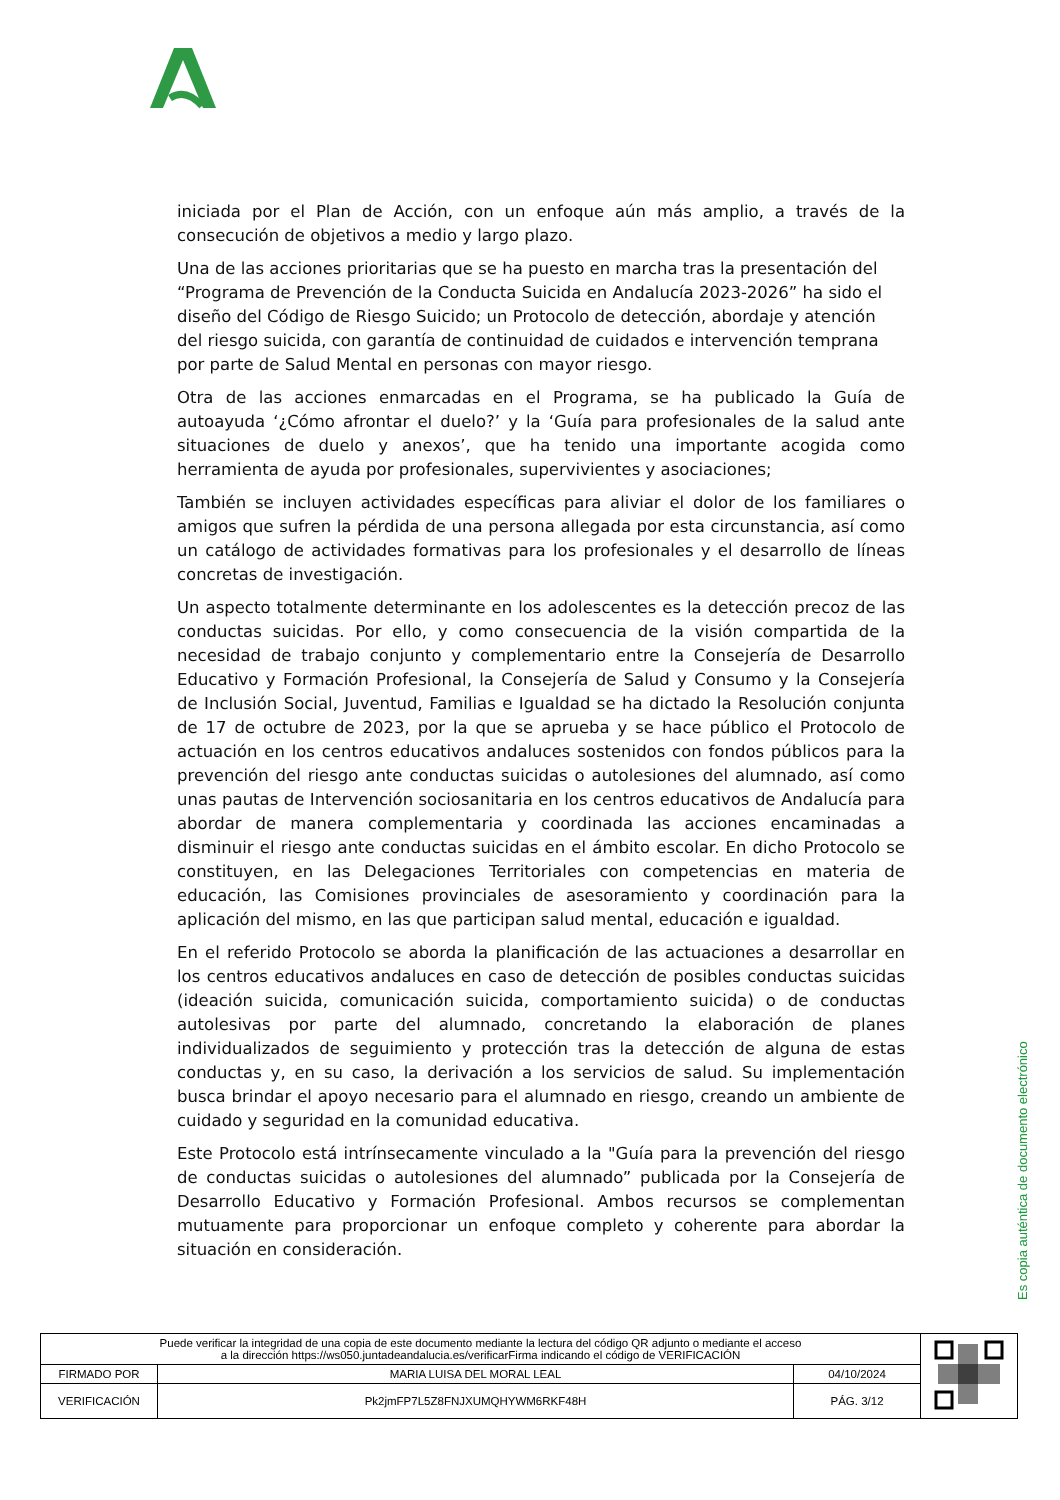iniciada por el Plan de Acción, con un enfoque aún más amplio, a través de la consecución de objetivos a medio y largo plazo.
Una de las acciones prioritarias que se ha puesto en marcha tras la presentación del “Programa de Prevención de la Conducta Suicida en Andalucía 2023-2026” ha sido el diseño del Código de Riesgo Suicido; un Protocolo de detección, abordaje y atención del riesgo suicida, con garantía de continuidad de cuidados e intervención temprana por parte de Salud Mental en personas con mayor riesgo.
Otra de las acciones enmarcadas en el Programa, se ha publicado la Guía de autoayuda ‘¿Cómo afrontar el duelo?’ y la ‘Guía para profesionales de la salud ante situaciones de duelo y anexos’, que ha tenido una importante acogida como herramienta de ayuda por profesionales, supervivientes y asociaciones;
También se incluyen actividades específicas para aliviar el dolor de los familiares o amigos que sufren la pérdida de una persona allegada por esta circunstancia, así como un catálogo de actividades formativas para los profesionales y el desarrollo de líneas concretas de investigación.
Un aspecto totalmente determinante en los adolescentes es la detección precoz de las conductas suicidas. Por ello, y como consecuencia de la visión compartida de la necesidad de trabajo conjunto y complementario entre la Consejería de Desarrollo Educativo y Formación Profesional, la Consejería de Salud y Consumo y la Consejería de Inclusión Social, Juventud, Familias e Igualdad se ha dictado la Resolución conjunta de 17 de octubre de 2023, por la que se aprueba y se hace público el Protocolo de actuación en los centros educativos andaluces sostenidos con fondos públicos para la prevención del riesgo ante conductas suicidas o autolesiones del alumnado, así como unas pautas de Intervención sociosanitaria en los centros educativos de Andalucía para abordar de manera complementaria y coordinada las acciones encaminadas a disminuir el riesgo ante conductas suicidas en el ámbito escolar. En dicho Protocolo se constituyen, en las Delegaciones Territoriales con competencias en materia de educación, las Comisiones provinciales de asesoramiento y coordinación para la aplicación del mismo, en las que participan salud mental, educación e igualdad.
En el referido Protocolo se aborda la planificación de las actuaciones a desarrollar en los centros educativos andaluces en caso de detección de posibles conductas suicidas (ideación suicida, comunicación suicida, comportamiento suicida) o de conductas autolesivas por parte del alumnado, concretando la elaboración de planes individualizados de seguimiento y protección tras la detección de alguna de estas conductas y, en su caso, la derivación a los servicios de salud. Su implementación busca brindar el apoyo necesario para el alumnado en riesgo, creando un ambiente de cuidado y seguridad en la comunidad educativa.
Este Protocolo está intrínsecamente vinculado a la "Guía para la prevención del riesgo de conductas suicidas o autolesiones del alumnado” publicada por la Consejería de Desarrollo Educativo y Formación Profesional. Ambos recursos se complementan mutuamente para proporcionar un enfoque completo y coherente para abordar la situación en consideración.
Es copia auténtica de documento electrónico
| Puede verificar la integridad de una copia de este documento mediante la lectura del código QR adjunto o mediante el acceso a la dirección https://ws050.juntadeandalucia.es/verificarFirma indicando el código de VERIFICACIÓN | | | |
| FIRMADO POR | MARIA LUISA DEL MORAL LEAL | 04/10/2024 | |
| VERIFICACIÓN | Pk2jmFP7L5Z8FNJXUMQHYWM6RKF48H | PÁG. 3/12 | |